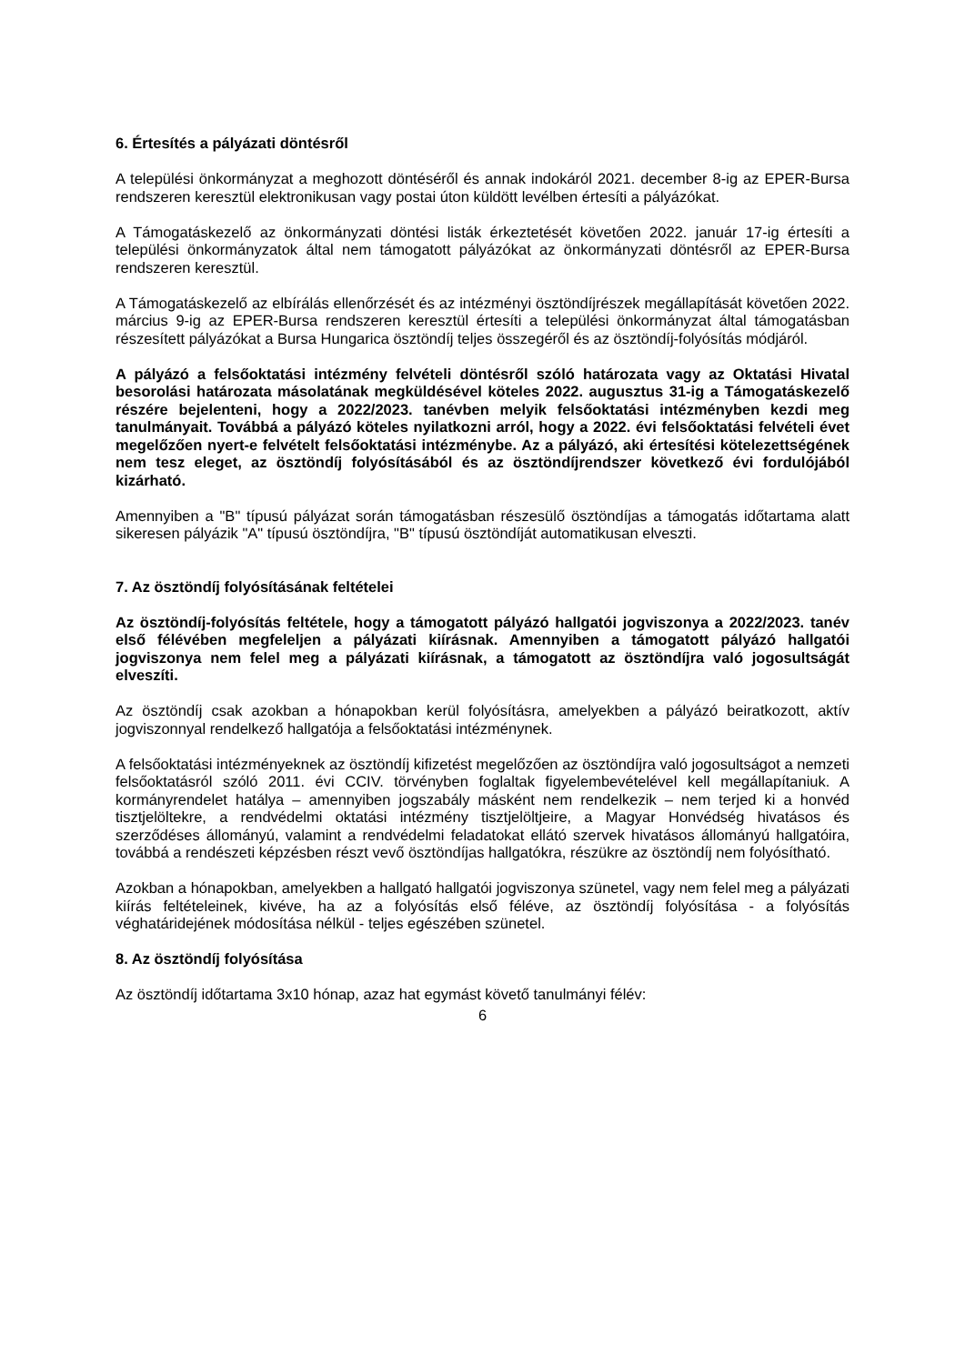6. Értesítés a pályázati döntésről
A települési önkormányzat a meghozott döntéséről és annak indokáról 2021. december 8-ig az EPER-Bursa rendszeren keresztül elektronikusan vagy postai úton küldött levélben értesíti a pályázókat.
A Támogatáskezelő az önkormányzati döntési listák érkeztetését követően 2022. január 17-ig értesíti a települési önkormányzatok által nem támogatott pályázókat az önkormányzati döntésről az EPER-Bursa rendszeren keresztül.
A Támogatáskezelő az elbírálás ellenőrzését és az intézményi ösztöndíjrészek megállapítását követően 2022. március 9-ig az EPER-Bursa rendszeren keresztül értesíti a települési önkormányzat által támogatásban részesített pályázókat a Bursa Hungarica ösztöndíj teljes összegéről és az ösztöndíj-folyósítás módjáról.
A pályázó a felsőoktatási intézmény felvételi döntésről szóló határozata vagy az Oktatási Hivatal besorolási határozata másolatának megküldésével köteles 2022. augusztus 31-ig a Támogatáskezelő részére bejelenteni, hogy a 2022/2023. tanévben melyik felsőoktatási intézményben kezdi meg tanulmányait. Továbbá a pályázó köteles nyilatkozni arról, hogy a 2022. évi felsőoktatási felvételi évet megelőzően nyert-e felvételt felsőoktatási intézménybe. Az a pályázó, aki értesítési kötelezettségének nem tesz eleget, az ösztöndíj folyósításából és az ösztöndíjrendszer következő évi fordulójából kizárható.
Amennyiben a "B" típusú pályázat során támogatásban részesülő ösztöndíjas a támogatás időtartama alatt sikeresen pályázik "A" típusú ösztöndíjra, "B" típusú ösztöndíját automatikusan elveszti.
7. Az ösztöndíj folyósításának feltételei
Az ösztöndíj-folyósítás feltétele, hogy a támogatott pályázó hallgatói jogviszonya a 2022/2023. tanév első félévében megfeleljen a pályázati kiírásnak. Amennyiben a támogatott pályázó hallgatói jogviszonya nem felel meg a pályázati kiírásnak, a támogatott az ösztöndíjra való jogosultságát elveszíti.
Az ösztöndíj csak azokban a hónapokban kerül folyósításra, amelyekben a pályázó beiratkozott, aktív jogviszonnyal rendelkező hallgatója a felsőoktatási intézménynek.
A felsőoktatási intézményeknek az ösztöndíj kifizetést megelőzően az ösztöndíjra való jogosultságot a nemzeti felsőoktatásról szóló 2011. évi CCIV. törvényben foglaltak figyelembevételével kell megállapítaniuk. A kormányrendelet hatálya – amennyiben jogszabály másként nem rendelkezik – nem terjed ki a honvéd tisztjelöltekre, a rendvédelmi oktatási intézmény tisztjelöltjeire, a Magyar Honvédség hivatásos és szerződéses állományú, valamint a rendvédelmi feladatokat ellátó szervek hivatásos állományú hallgatóira, továbbá a rendészeti képzésben részt vevő ösztöndíjas hallgatókra, részükre az ösztöndíj nem folyósítható.
Azokban a hónapokban, amelyekben a hallgató hallgatói jogviszonya szünetel, vagy nem felel meg a pályázati kiírás feltételeinek, kivéve, ha az a folyósítás első féléve, az ösztöndíj folyósítása - a folyósítás véghatáridejének módosítása nélkül - teljes egészében szünetel.
8. Az ösztöndíj folyósítása
Az ösztöndíj időtartama 3x10 hónap, azaz hat egymást követő tanulmányi félév:
6